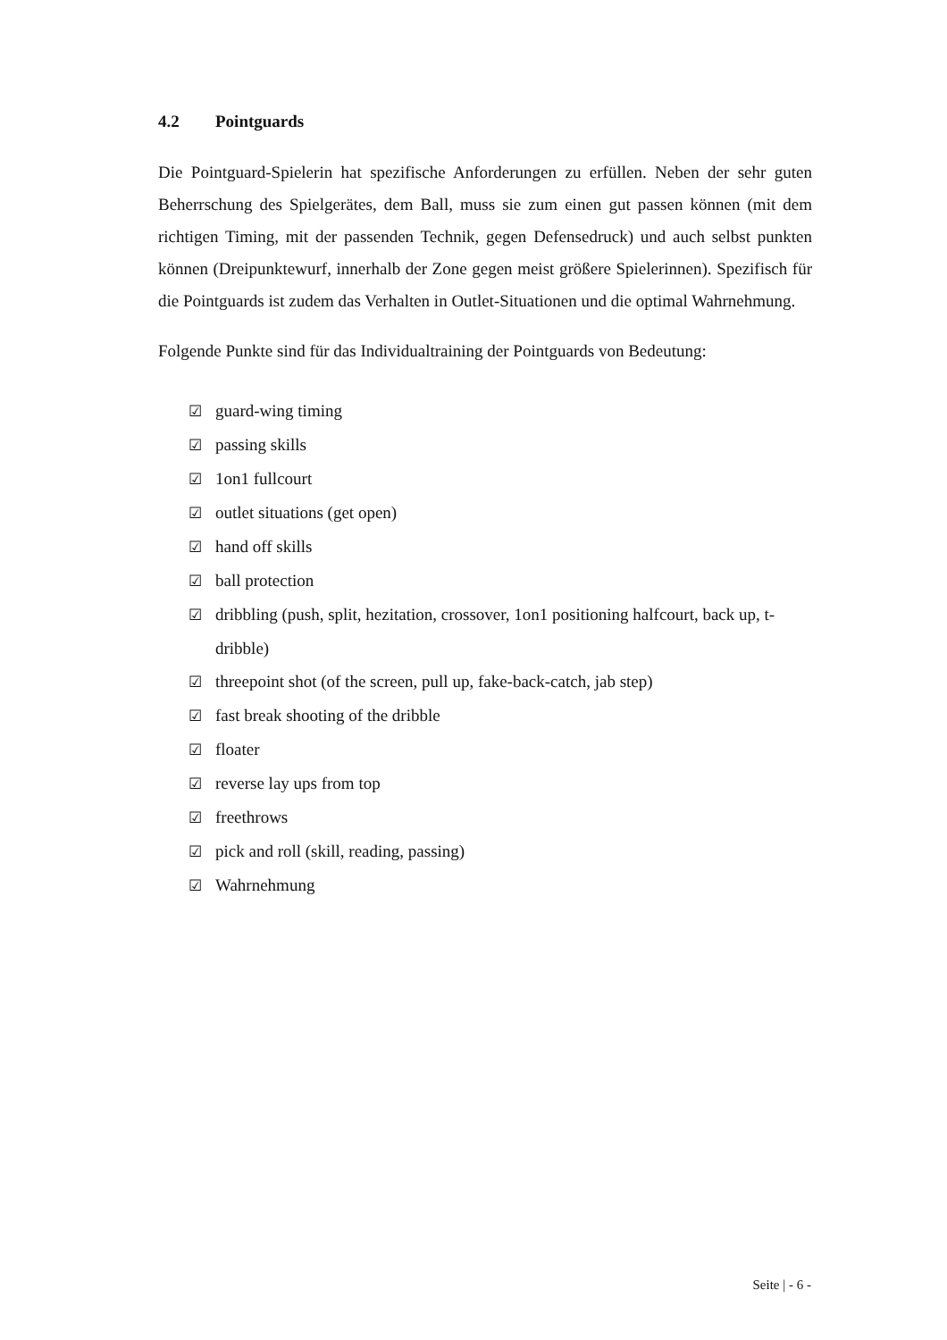4.2 Pointguards
Die Pointguard-Spielerin hat spezifische Anforderungen zu erfüllen. Neben der sehr guten Beherrschung des Spielgerätes, dem Ball, muss sie zum einen gut passen können (mit dem richtigen Timing, mit der passenden Technik, gegen Defensedruck) und auch selbst punkten können (Dreipunktewurf, innerhalb der Zone gegen meist größere Spielerinnen). Spezifisch für die Pointguards ist zudem das Verhalten in Outlet-Situationen und die optimal Wahrnehmung.
Folgende Punkte sind für das Individualtraining der Pointguards von Bedeutung:
☑ guard-wing timing
☑ passing skills
☑ 1on1 fullcourt
☑ outlet situations (get open)
☑ hand off skills
☑ ball protection
☑ dribbling (push, split, hezitation, crossover, 1on1 positioning halfcourt, back up, t-dribble)
☑ threepoint shot (of the screen, pull up, fake-back-catch, jab step)
☑ fast break shooting of the dribble
☑ floater
☑ reverse lay ups from top
☑ freethrows
☑ pick and roll (skill, reading, passing)
☑ Wahrnehmung
Seite | - 6 -